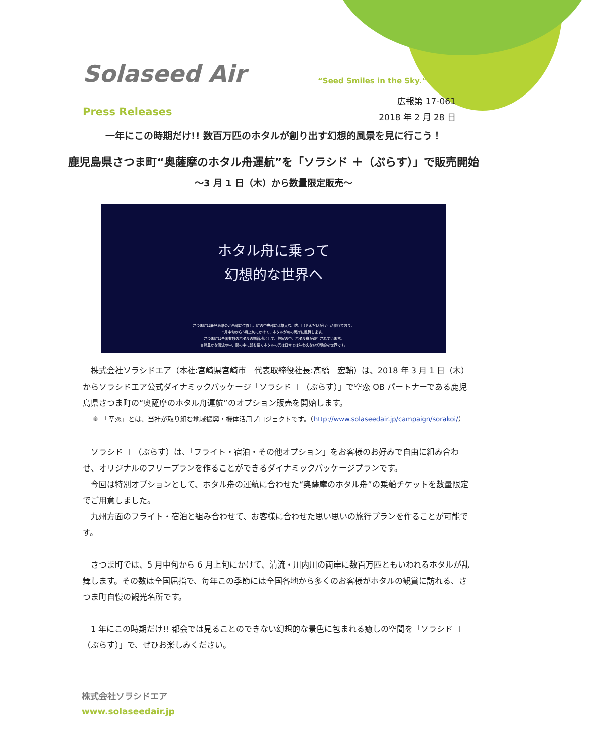Solaseed Air “Seed Smiles in the Sky.”
広報第 17-061
2018 年 2 月 28 日
Press Releases
一年にこの時期だけ!! 数百万匹のホタルが創り出す幻想的風景を見に行こう！
鹿児島県さつま町“奥薩摩のホタル舟運航”を「ソラシド ＋（ぷらす）」で販売開始
～3 月 1 日（木）から数量限定販売～
ホタル舟に乗って
幻想的な世界へ
さつま町は鹿児島県の北西部に位置し、町の中央部には雄大な川内川（せんだいがわ）が流れており、
5月中旬から6月上旬にかけて、ホタルが川の両岸に乱舞します。
さつま町は全国有数のホタルの鑑賞地として、静寂の中、ホタル舟が運行されています。
自然豊かな清流の中、闇の中に弧を描くホタルの光は日常では味わえない幻想的な世界です。
株式会社ソラシドエア（本社:宮崎県宮崎市　代表取締役社長:髙橋　宏輔）は、2018 年 3 月 1 日（木）からソラシドエア公式ダイナミックパッケージ「ソラシド ＋（ぷらす）」で空恋 OB パートナーである鹿児島県さつま町の“奥薩摩のホタル舟運航”のオプション販売を開始します。
※　「空恋」とは、当社が取り組む地域振興・機体活用プロジェクトです。（http://www.solaseedair.jp/campaign/sorakoi/）
ソラシド ＋（ぷらす）は、「フライト・宿泊・その他オプション」をお客様のお好みで自由に組み合わせ、オリジナルのフリープランを作ることができるダイナミックパッケージプランです。
今回は特別オプションとして、ホタル舟の運航に合わせた“奥薩摩のホタル舟”の乗船チケットを数量限定でご用意しました。
九州方面のフライト・宿泊と組み合わせて、お客様に合わせた思い思いの旅行プランを作ることが可能です。
さつま町では、5 月中旬から 6 月上旬にかけて、清流・川内川の両岸に数百万匹ともいわれるホタルが乱舞します。その数は全国屈指で、毎年この季節には全国各地から多くのお客様がホタルの観賞に訪れる、さつま町自慢の観光名所です。
1 年にこの時期だけ!! 都会では見ることのできない幻想的な景色に包まれる癒しの空間を「ソラシド ＋（ぷらす）」で、ぜひお楽しみください。
株式会社ソラシドエア
www.solaseedair.jp